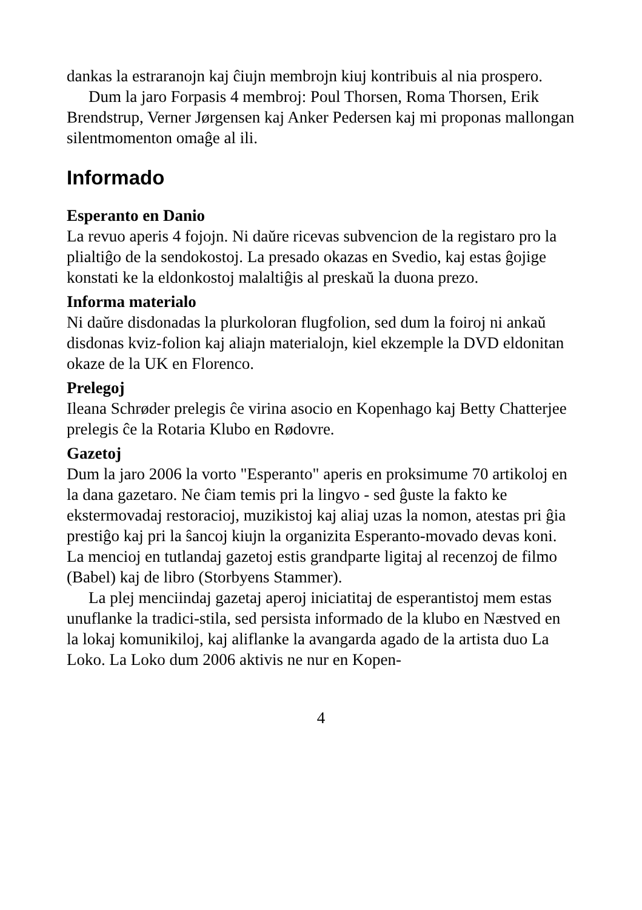dankas la estraranojn kaj ĉiujn membrojn kiuj kontribuis al nia prospero.
Dum la jaro Forpasis 4 membroj: Poul Thorsen, Roma Thorsen, Erik Brendstrup, Verner Jørgensen kaj Anker Pedersen kaj mi proponas mallongan silentmomenton omaĝe al ili.
Informado
Esperanto en Danio
La revuo aperis 4 fojojn. Ni daŭre ricevas subvencion de la registaro pro la plialtiĝo de la sendokostoj. La presado okazas en Svedio, kaj estas ĝojige konstati ke la eldonkostoj malaltiĝis al preskaŭ la duona prezo.
Informa materialo
Ni daŭre disdonadas la plurkoloran flugfolion, sed dum la foiroj ni ankaŭ disdonas kviz-folion kaj aliajn materialojn, kiel ekzemple la DVD eldonitan okaze de la UK en Florenco.
Prelegoj
Ileana Schrøder prelegis ĉe virina asocio en Kopenhago kaj Betty Chatterjee prelegis ĉe la Rotaria Klubo en Rødovre.
Gazetoj
Dum la jaro 2006 la vorto "Esperanto" aperis en proksimume 70 artikoloj en la dana gazetaro. Ne ĉiam temis pri la lingvo - sed ĝuste la fakto ke ekstermovadaj restoracioj, muzikistoj kaj aliaj uzas la nomon, atestas pri ĝia prestiĝo kaj pri la ŝancoj kiujn la organizita Esperanto-movado devas koni. La mencioj en tutlandaj gazetoj estis grandparte ligitaj al recenzoj de filmo (Babel) kaj de libro (Storbyens Stammer).
La plej menciindaj gazetaj aperoj iniciatitaj de esperantistoj mem estas unuflanke la tradici-stila, sed persista informado de la klubo en Næstved en la lokaj komunikiloj, kaj aliflanke la avangarda agado de la artista duo La Loko. La Loko dum 2006 aktivis ne nur en Kopen-
4